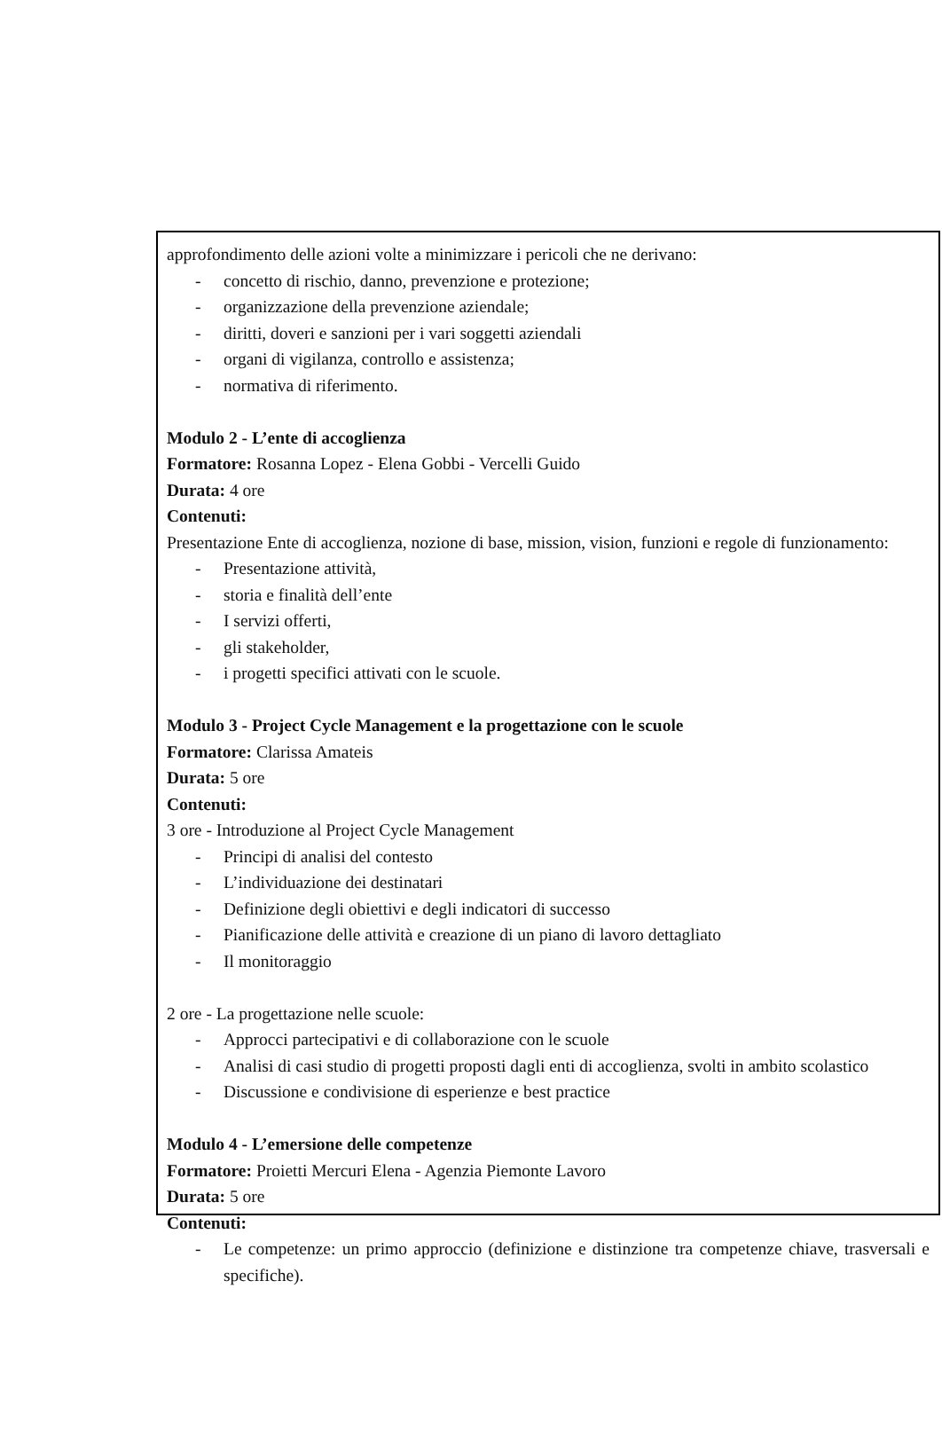approfondimento delle azioni volte a minimizzare i pericoli che ne derivano:
- concetto di rischio, danno, prevenzione e protezione;
- organizzazione della prevenzione aziendale;
- diritti, doveri e sanzioni per i vari soggetti aziendali
- organi di vigilanza, controllo e assistenza;
- normativa di riferimento.
Modulo 2 - L’ente di accoglienza
Formatore: Rosanna Lopez - Elena Gobbi - Vercelli Guido
Durata: 4 ore
Contenuti:
Presentazione Ente di accoglienza, nozione di base, mission, vision, funzioni e regole di funzionamento:
- Presentazione attività,
- storia e finalità dell’ente
- I servizi offerti,
- gli stakeholder,
- i progetti specifici attivati con le scuole.
Modulo 3 - Project Cycle Management e la progettazione con le scuole
Formatore: Clarissa Amateis
Durata: 5 ore
Contenuti:
3 ore - Introduzione al Project Cycle Management
- Principi di analisi del contesto
- L’individuazione dei destinatari
- Definizione degli obiettivi e degli indicatori di successo
- Pianificazione delle attività e creazione di un piano di lavoro dettagliato
- Il monitoraggio
2 ore - La progettazione nelle scuole:
- Approcci partecipativi e di collaborazione con le scuole
- Analisi di casi studio di progetti proposti dagli enti di accoglienza, svolti in ambito scolastico
- Discussione e condivisione di esperienze e best practice
Modulo 4 - L’emersione delle competenze
Formatore: Proietti Mercuri Elena - Agenzia Piemonte Lavoro
Durata: 5 ore
Contenuti:
- Le competenze: un primo approccio (definizione e distinzione tra competenze chiave, trasversali e specifiche).